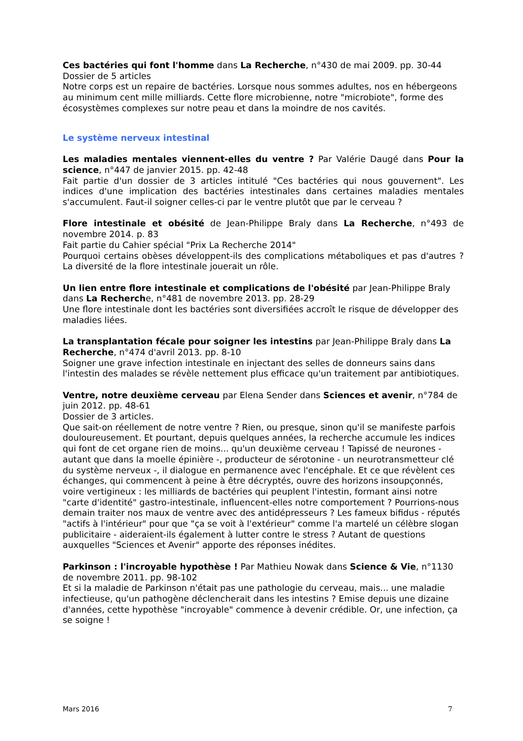Ces bactéries qui font l'homme dans La Recherche, n°430 de mai 2009. pp. 30-44
Dossier de 5 articles
Notre corps est un repaire de bactéries. Lorsque nous sommes adultes, nos en hébergeons au minimum cent mille milliards. Cette flore microbienne, notre "microbiote", forme des écosystèmes complexes sur notre peau et dans la moindre de nos cavités.
Le système nerveux intestinal
Les maladies mentales viennent-elles du ventre ? Par Valérie Daugé dans Pour la science, n°447 de janvier 2015. pp. 42-48
Fait partie d'un dossier de 3 articles intitulé "Ces bactéries qui nous gouvernent". Les indices d'une implication des bactéries intestinales dans certaines maladies mentales s'accumulent. Faut-il soigner celles-ci par le ventre plutôt que par le cerveau ?
Flore intestinale et obésité de Jean-Philippe Braly dans La Recherche, n°493 de novembre 2014. p. 83
Fait partie du Cahier spécial "Prix La Recherche 2014"
Pourquoi certains obèses développent-ils des complications métaboliques et pas d'autres ? La diversité de la flore intestinale jouerait un rôle.
Un lien entre flore intestinale et complications de l'obésité par Jean-Philippe Braly dans La Recherche, n°481 de novembre 2013. pp. 28-29
Une flore intestinale dont les bactéries sont diversifiées accroît le risque de développer des maladies liées.
La transplantation fécale pour soigner les intestins par Jean-Philippe Braly dans La Recherche, n°474 d'avril 2013. pp. 8-10
Soigner une grave infection intestinale en injectant des selles de donneurs sains dans l'intestin des malades se révèle nettement plus efficace qu'un traitement par antibiotiques.
Ventre, notre deuxième cerveau par Elena Sender dans Sciences et avenir, n°784 de juin 2012. pp. 48-61
Dossier de 3 articles.
Que sait-on réellement de notre ventre ? Rien, ou presque, sinon qu'il se manifeste parfois douloureusement. Et pourtant, depuis quelques années, la recherche accumule les indices qui font de cet organe rien de moins... qu'un deuxième cerveau ! Tapissé de neurones - autant que dans la moelle épinière -, producteur de sérotonine - un neurotransmetteur clé du système nerveux -, il dialogue en permanence avec l'encéphale. Et ce que révèlent ces échanges, qui commencent à peine à être décryptés, ouvre des horizons insoupçonnés, voire vertigineux : les milliards de bactéries qui peuplent l'intestin, formant ainsi notre "carte d'identité" gastro-intestinale, influencent-elles notre comportement ? Pourrions-nous demain traiter nos maux de ventre avec des antidépresseurs ? Les fameux bifidus - réputés "actifs à l'intérieur" pour que "ça se voit à l'extérieur" comme l'a martelé un célèbre slogan publicitaire - aideraient-ils également à lutter contre le stress ? Autant de questions auxquelles "Sciences et Avenir" apporte des réponses inédites.
Parkinson : l'incroyable hypothèse ! Par Mathieu Nowak dans Science & Vie, n°1130 de novembre 2011. pp. 98-102
Et si la maladie de Parkinson n'était pas une pathologie du cerveau, mais... une maladie infectieuse, qu'un pathogène déclencherait dans les intestins ? Emise depuis une dizaine d'années, cette hypothèse "incroyable" commence à devenir crédible. Or, une infection, ça se soigne !
Mars 2016 7